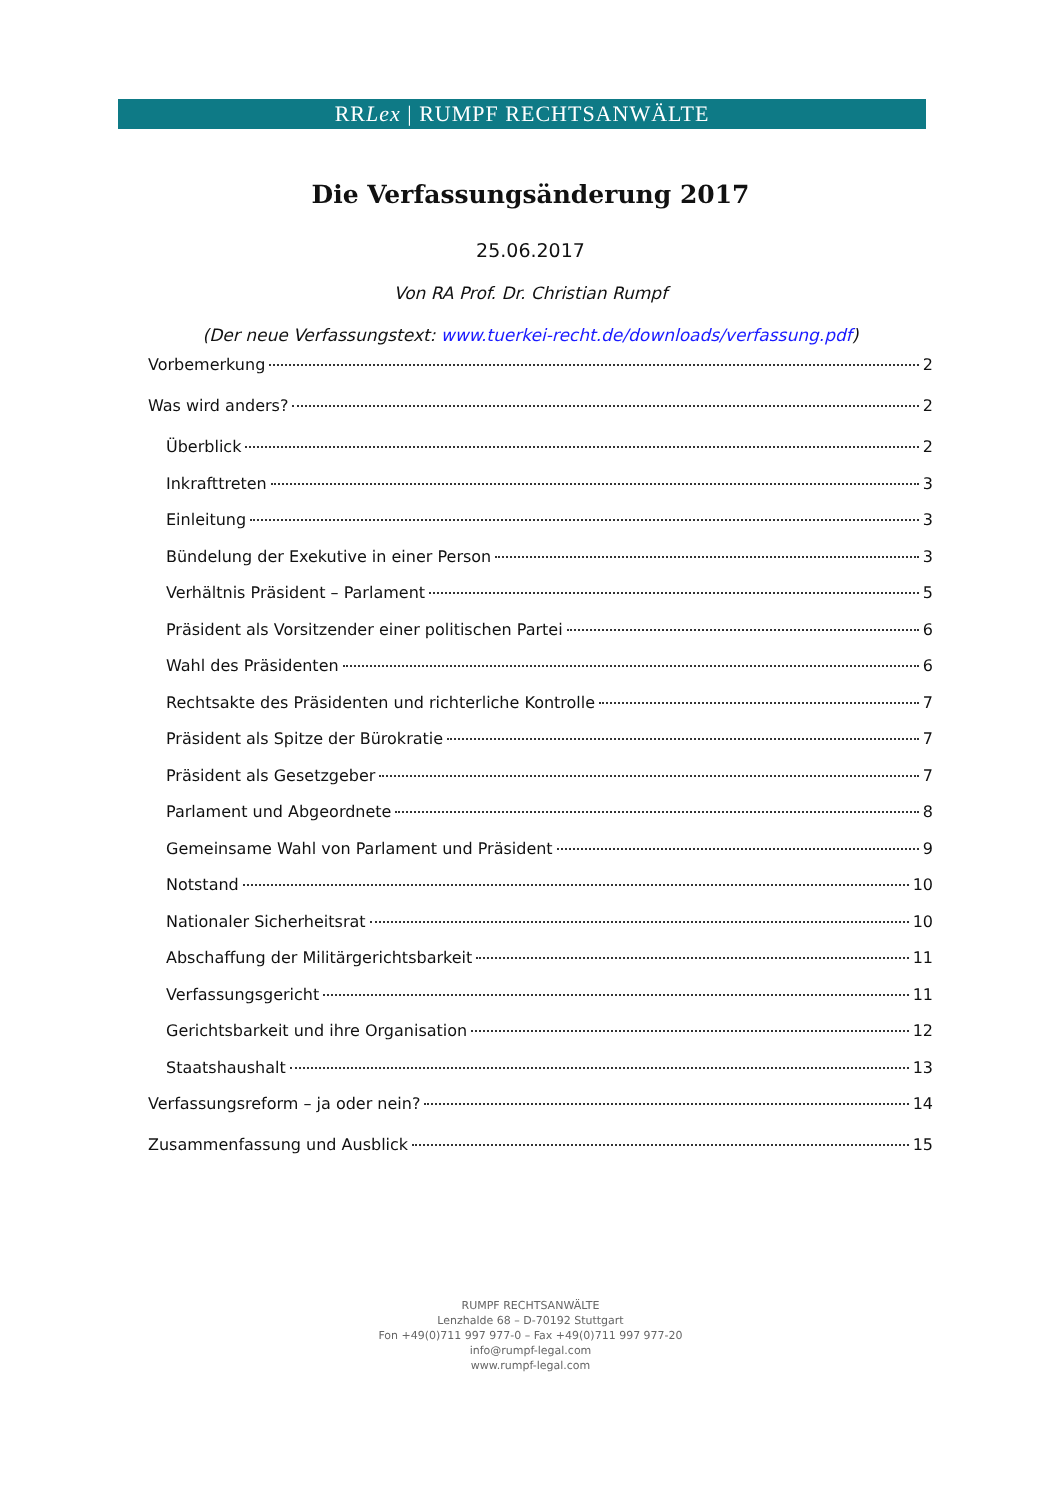RRLex | RUMPF RECHTSANWÄLTE
Die Verfassungsänderung 2017
25.06.2017
Von RA Prof. Dr. Christian Rumpf
(Der neue Verfassungstext: www.tuerkei-recht.de/downloads/verfassung.pdf)
Vorbemerkung 2
Was wird anders? 2
Überblick 2
Inkrafttreten 3
Einleitung 3
Bündelung der Exekutive in einer Person 3
Verhältnis Präsident – Parlament 5
Präsident als Vorsitzender einer politischen Partei 6
Wahl des Präsidenten 6
Rechtsakte des Präsidenten und richterliche Kontrolle 7
Präsident als Spitze der Bürokratie 7
Präsident als Gesetzgeber 7
Parlament und Abgeordnete 8
Gemeinsame Wahl von Parlament und Präsident 9
Notstand 10
Nationaler Sicherheitsrat 10
Abschaffung der Militärgerichtsbarkeit 11
Verfassungsgericht 11
Gerichtsbarkeit und ihre Organisation 12
Staatshaushalt 13
Verfassungsreform – ja oder nein? 14
Zusammenfassung und Ausblick 15
RUMPF RECHTSANWÄLTE
Lenzhalde 68 – D-70192 Stuttgart
Fon +49(0)711 997 977-0 – Fax +49(0)711 997 977-20
info@rumpf-legal.com
www.rumpf-legal.com